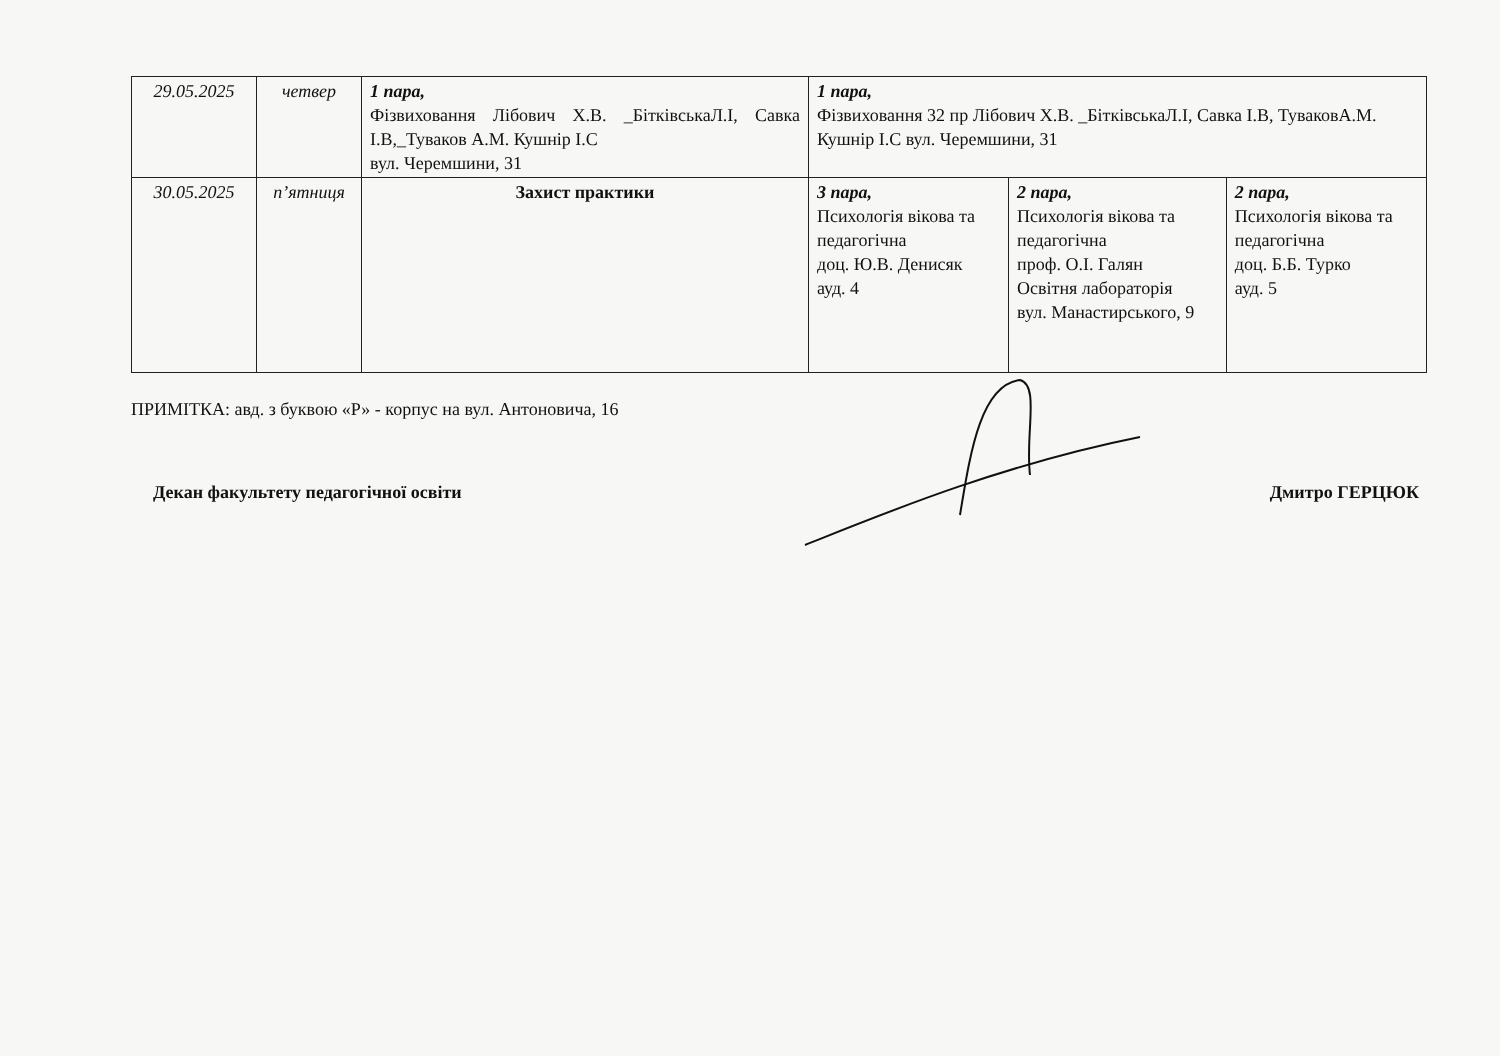| 29.05.2025 | четвер | 1 пара, Фізвиховання Лібович Х.В. _БітківськаЛ.І, Савка І.В,_Туваков А.М. Кушнір І.С вул. Черемшини, 31 | 1 пара, Фізвиховання 32 пр Лібович Х.В. _БітківськаЛ.І, Савка І.В, ТуваковА.М. Кушнір І.С вул. Черемшини, 31 | | |
| 30.05.2025 | п’ятниця | Захист практики | 3 пара, Психологія вікова та педагогічна доц. Ю.В. Денисяк ауд. 4 | 2 пара, Психологія вікова та педагогічна проф. О.І. Галян Освітня лабораторія вул. Манастирського, 9 | 2 пара, Психологія вікова та педагогічна доц. Б.Б. Турко ауд. 5 |
ПРИМІТКА: авд. з буквою «Р» - корпус на вул. Антоновича, 16
Декан факультету педагогічної освіти Дмитро ГЕРЦЮК